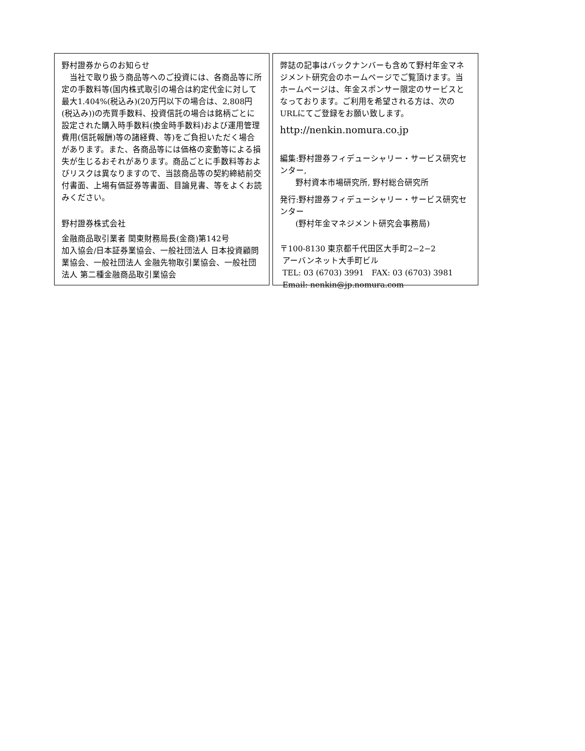野村證券からのお知らせ
当社で取り扱う商品等へのご投資には、各商品等に所定の手数料等(国内株式取引の場合は約定代金に対して最大1.404%(税込み)(20万円以下の場合は、2,808円(税込み))の売買手数料、投資信託の場合は銘柄ごとに設定された購入時手数料(換金時手数料)および運用管理費用(信託報酬)等の諸経費、等)をご負担いただく場合があります。また、各商品等には価格の変動等による損失が生じるおそれがあります。商品ごとに手数料等およびリスクは異なりますので、当該商品等の契約締結前交付書面、上場有価証券等書面、目論見書、等をよくお読みください。
野村證券株式会社
金融商品取引業者 関東財務局長(金商)第142号
加入協会/日本証券業協会、一般社団法人 日本投資顧問業協会、一般社団法人 金融先物取引業協会、一般社団法人 第二種金融商品取引業協会
弊誌の記事はバックナンバーも含めて野村年金マネジメント研究会のホームページでご覧頂けます。当ホームページは、年金スポンサー限定のサービスとなっております。ご利用を希望される方は、次のURLにてご登録をお願い致します。
http://nenkin.nomura.co.jp
編集:野村證券フィデューシャリー・サービス研究センター,
  野村資本市場研究所, 野村総合研究所
発行:野村證券フィデューシャリー・サービス研究センター
  (野村年金マネジメント研究会事務局)
〒100-8130 東京都千代田区大手町2−2−2
アーバンネット大手町ビル
TEL: 03 (6703) 3991 FAX: 03 (6703) 3981
Email: nenkin@jp.nomura.com